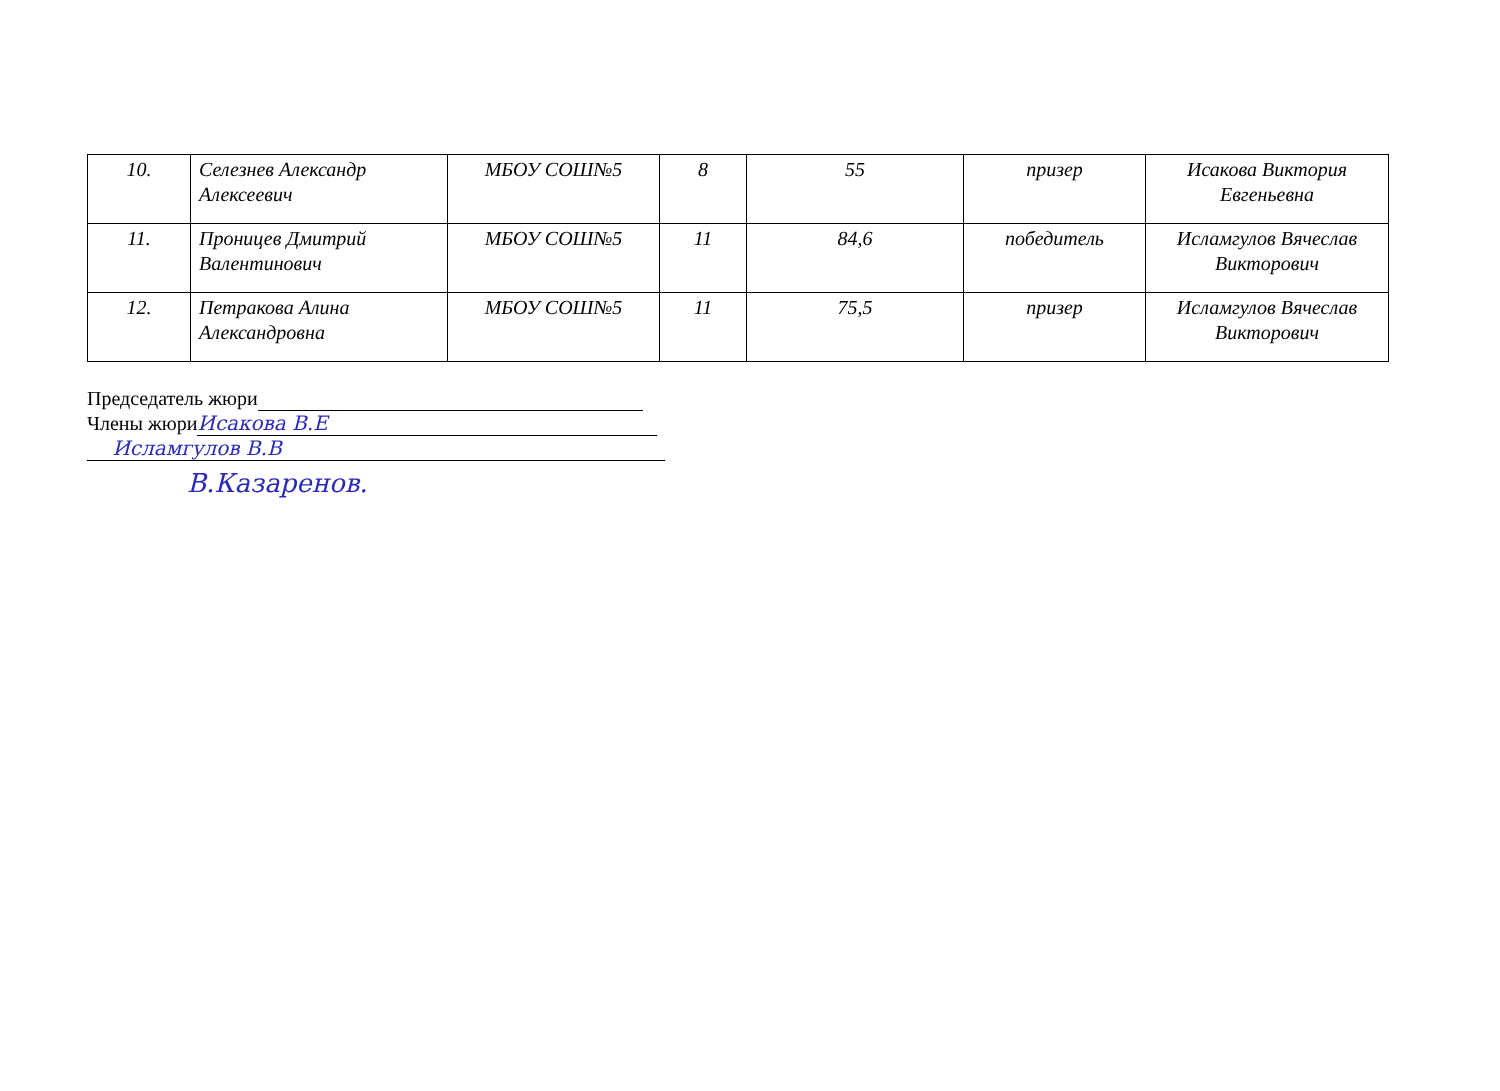| 10. | Селезнев Александр Алексеевич | МБОУ СОШ№5 | 8 | 55 | призер | Исакова Виктория Евгеньевна |
| 11. | Проницев Дмитрий Валентинович | МБОУ СОШ№5 | 11 | 84,6 | победитель | Исламгулов Вячеслав Викторович |
| 12. | Петракова Алина Александровна | МБОУ СОШ№5 | 11 | 75,5 | призер | Исламгулов Вячеслав Викторович |
Председатель жюри
Члены жюри Исакова В.Е
Исламгулов В.В
В.Казаренов.